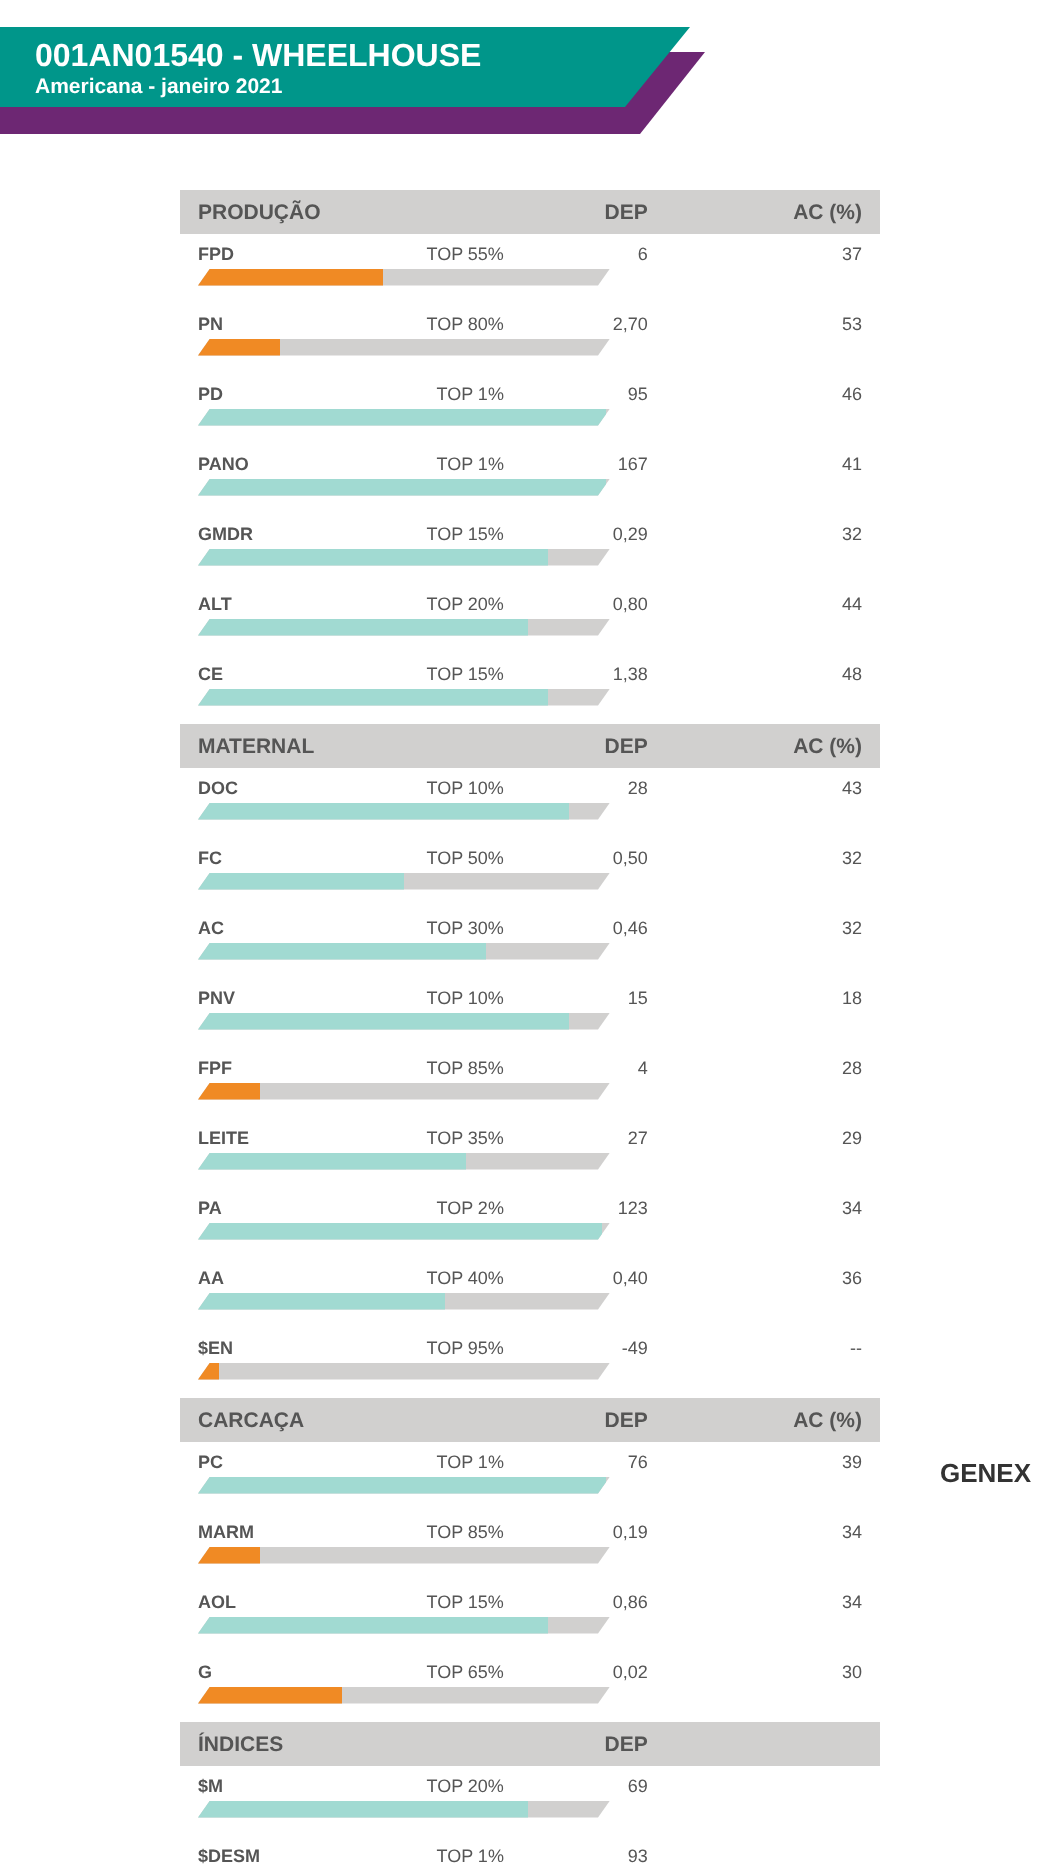001AN01540 - WHEELHOUSE
Americana - janeiro 2021
| PRODUÇÃO | | DEP | AC (%) |
| --- | --- | --- | --- |
| FPD | TOP 55% | 6 | 37 |
| PN | TOP 80% | 2,70 | 53 |
| PD | TOP 1% | 95 | 46 |
| PANO | TOP 1% | 167 | 41 |
| GMDR | TOP 15% | 0,29 | 32 |
| ALT | TOP 20% | 0,80 | 44 |
| CE | TOP 15% | 1,38 | 48 |
| MATERNAL | | DEP | AC (%) |
| DOC | TOP 10% | 28 | 43 |
| FC | TOP 50% | 0,50 | 32 |
| AC | TOP 30% | 0,46 | 32 |
| PNV | TOP 10% | 15 | 18 |
| FPF | TOP 85% | 4 | 28 |
| LEITE | TOP 35% | 27 | 29 |
| PA | TOP 2% | 123 | 34 |
| AA | TOP 40% | 0,40 | 36 |
| $EN | TOP 95% | -49 | -- |
| CARCAÇA | | DEP | AC (%) |
| PC | TOP 1% | 76 | 39 |
| MARM | TOP 85% | 0,19 | 34 |
| AOL | TOP 15% | 0,86 | 34 |
| G | TOP 65% | 0,02 | 30 |
| ÍNDICES | | DEP | |
| $M | TOP 20% | 69 | |
| $DESM | TOP 1% | 93 | |
GENEX